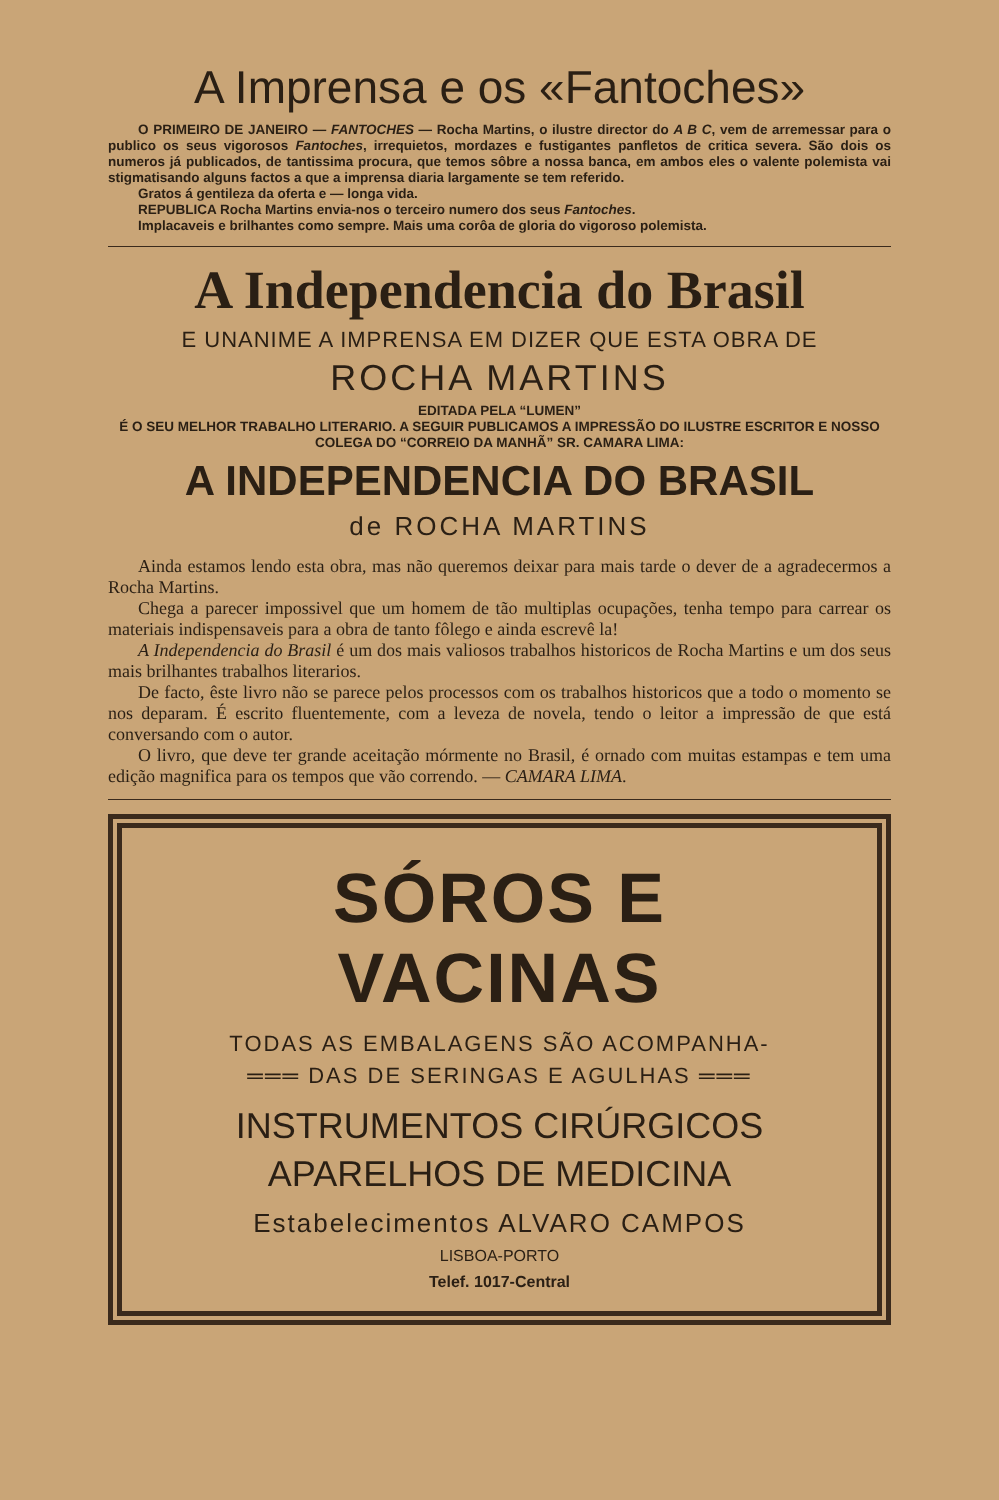A Imprensa e os «Fantoches»
O PRIMEIRO DE JANEIRO — FANTOCHES — Rocha Martins, o ilustre director do A B C, vem de arremessar para o publico os seus vigorosos Fantoches, irrequietos, mordazes e fustigantes panfletos de critica severa. São dois os numeros já publicados, de tantissima procura, que temos sôbre a nossa banca, em ambos eles o valente polemista vai stigmatisando alguns factos a que a imprensa diaria largamente se tem referido.
Gratos á gentileza da oferta e — longa vida.
REPUBLICA Rocha Martins envia-nos o terceiro numero dos seus Fantoches.
Implacaveis e brilhantes como sempre. Mais uma corôa de gloria do vigoroso polemista.
A Independencia do Brasil
E UNANIME A IMPRENSA EM DIZER QUE ESTA OBRA DE
ROCHA MARTINS
EDITADA PELA “LUMEN”
É O SEU MELHOR TRABALHO LITERARIO. A SEGUIR PUBLICAMOS A IMPRESSÃO DO ILUSTRE ESCRITOR E NOSSO COLEGA DO “CORREIO DA MANHÃ” SR. CAMARA LIMA:
A INDEPENDENCIA DO BRASIL
de ROCHA MARTINS
Ainda estamos lendo esta obra, mas não queremos deixar para mais tarde o dever de a agradecermos a Rocha Martins.
Chega a parecer impossivel que um homem de tão multiplas ocupações, tenha tempo para carrear os materiais indispensaveis para a obra de tanto fôlego e ainda escrevê la!
A Independencia do Brasil é um dos mais valiosos trabalhos historicos de Rocha Martins e um dos seus mais brilhantes trabalhos literarios.
De facto, êste livro não se parece pelos processos com os trabalhos historicos que a todo o momento se nos deparam. É escrito fluentemente, com a leveza de novela, tendo o leitor a impressão de que está conversando com o autor.
O livro, que deve ter grande aceitação mórmente no Brasil, é ornado com muitas estampas e tem uma edição magnifica para os tempos que vão correndo. — CAMARA LIMA.
SÓROS E VACINAS
TODAS AS EMBALAGENS SÃO ACOMPANHA-
═══ DAS DE SERINGAS E AGULHAS ═══
INSTRUMENTOS CIRÚRGICOS
APARELHOS DE MEDICINA
Estabelecimentos ALVARO CAMPOS
LISBOA-PORTO
Telef. 1017-Central